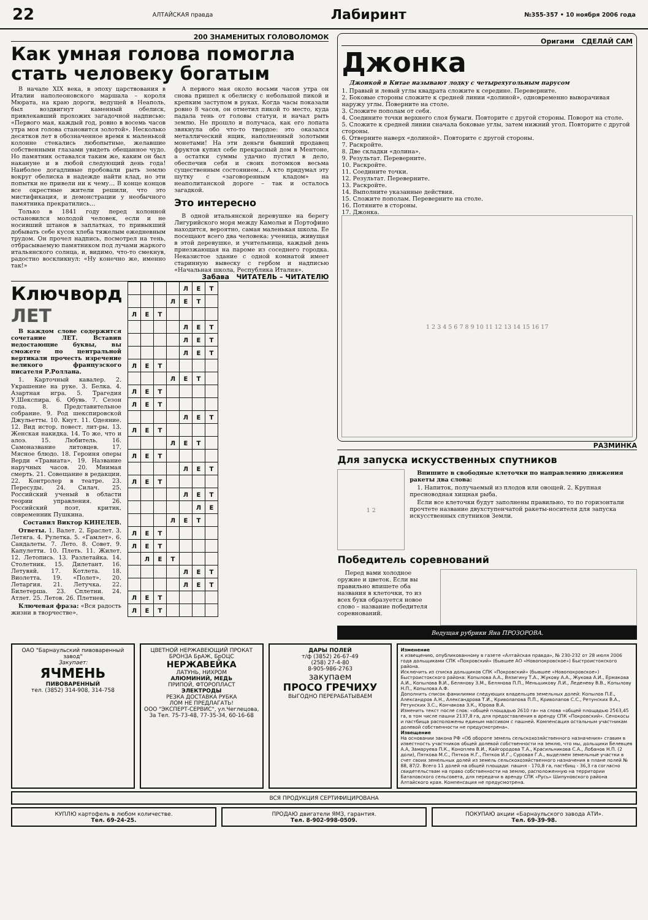22 АЛТАЙСКАЯ правда Лабиринт №355-357 • 10 ноября 2006 года
200 ЗНАМЕНИТЫХ ГОЛОВОЛОМОК
Как умная голова помогла стать человеку богатым
В начале XIX века, в эпоху царствования в Италии наполеоновского маршала – короля Мюрата, на краю дороги, ведущей в Неаполь, был воздвигнут каменный обелиск, привлекавший прохожих загадочной надписью: «Первого мая, каждый год, ровно в восемь часов утра моя голова становится золотой». Несколько десятков лет в обозначенное время к маленькой колонне стекались любопытные, желавшие собственными глазами увидеть обещанное чудо. Но памятник оставался таким же, каким он был накануне и в любой следующий день года! Наиболее догадливые пробовали рыть землю вокруг обелиска в надежде найти клад, но эти попытки не привели ни к чему… В конце концов все окрестные жители решили, что это мистификация, и демонстрации у необычного памятника прекратились…
Только в 1841 году перед колонной остановился молодой человек, если и не носивший штанов в заплатках, то привыкший добывать себе кусок хлеба тяжелым ежедневным трудом. Он прочел надпись, посмотрел на тень, отбрасываемую памятником под лучами жаркого итальянского солнца, и, видимо, что-то смекнув, радостно воскликнул: «Ну конечно же, именно так!»
А первого мая около восьми часов утра он снова пришел к обелиску с небольшой пикой и крепким заступом в руках. Когда часы показали ровно 8 часов, он отметил пикой то место, куда падала тень от головы статуи, и начал рыть землю. Не прошло и получаса, как его лопата звякнула обо что-то твердое: это оказался металлический ящик, наполненный золотыми монетами! На эти деньги бывший продавец фруктов купил себе прекрасный дом в Ментоне, а остатки суммы удачно пустил в дело, обеспечив себя и своих потомков весьма существенным состоянием… А кто придумал эту шутку с «заговоренным кладом» на неаполитанской дороге – так и осталось загадкой.
Это интересно
В одной итальянской деревушке на берегу Лигурийского моря между Камольи и Портофино находится, вероятно, самая маленькая школа. Ее посещают всего два человека: ученица, живущая в этой деревушке, и учительница, каждый день приезжающая на пароме из соседнего городка. Неказистое здание с одной комнатой имеет старинную вывеску с гербом и надписью «Начальная школа, Республика Италия».
Забава ЧИТАТЕЛЬ – ЧИТАТЕЛЮ
Ключворд
ЛЕТ
В каждом слове содержится сочетание ЛЕТ. Вставив недостающие буквы, вы сможете по центральной вертикали прочесть изречение великого французского писателя Р.Роллана.
1. Карточный кавалер. 2. Украшение на руке. 3. Белка. 4. Азартная игра. 5. Трагедия У.Шекспира. 6. Обувь. 7. Сезон года. 8. Представительное собрание. 9. Род шекспировской Джульетты. 10. Кнут. 11. Одеяние. 12. Вид истор. повест. лит-ры. 13. Женская накидка. 14. То же, что и алоэ. 15. Любитель. 16. Самоназвание литовцев. 17. Мясное блюдо. 18. Героиня оперы Верди «Травиата». 19. Название наручных часов. 20. Мнимая смерть. 21. Совещание в редакции. 22. Контролер в театре. 23. Пересуды. 24. Силач. 25. Российский ученый в области теории управления. 26. Российский поэт, критик, современник Пушкина.
Составил Виктор КИНЕЛЕВ.
Ответы. 1. Валет. 2. Браслет. 3. Летяга. 4. Рулетка. 5. «Гамлет». 6. Сандалеты. 7. Лето. 8. Совет. 9. Капулетти. 10. Плеть. 11. Жилет. 12. Летопись. 13. Разлетайка. 14. Столетник. 15. Дилетант. 16. Летувяй. 17. Котлета. 18. Виолетта. 19. «Полет». 20. Летаргия. 21. Летучка. 22. Билетерша. 23. Сплетни. 24. Атлет. 25. Летов. 26. Плетнев.
Ключевая фраза: «Вся радость жизни в творчестве».
| | | | | Л | Е | Т |
| | | | Л | Е | Т | |
| Л | Е | Т | | | | |
| | | | | Л | Е | Т |
| | | | | Л | Е | Т |
| | | | | Л | Е | Т |
| Л | Е | Т | | | | |
| | | | Л | Е | Т | |
| Л | Е | Т | | | | |
| Л | Е | Т | | | | |
| | | | | Л | Е | Т |
| Л | Е | Т | | | | |
| | | | Л | Е | Т | |
| Л | Е | Т | | | | |
| | | | | Л | Е | Т |
| Л | Е | Т | | | | |
| | | | | Л | Е | Т |
| | | | | | Л | Е |
| | | | Л | Е | Т | |
| Л | Е | Т | | | | |
| Л | Е | Т | | | | |
| | Л | Е | Т | | | |
| | | | | Л | Е | Т |
| | | | | Л | Е | Т |
| Л | Е | Т | | | | |
| Л | Е | Т | | | | |
Оригами СДЕЛАЙ САМ
Джонка
Джонкой в Китае называют лодку с четырехугольным парусом
1. Правый и левый углы квадрата сложите к середине. Переверните.
2. Боковые стороны сложите к средней линии «долиной», одновременно выворачивая наружу углы. Поверните на столе.
3. Сложите пополам от себя.
4. Соедините точки верхнего слоя бумаги. Повторите с другой стороны. Поворот на столе.
5. Сложите к средней линии сначала боковые углы, затем нижний угол. Повторите с другой стороны.
6. Отверните наверх «долиной». Повторите с другой стороны.
7. Раскройте.
8. Две складки «долина».
9. Результат. Переверните.
10. Раскройте.
11. Соедините точки.
12. Результат. Переверните.
13. Раскройте.
14. Выполните указанные действия.
15. Сложите пополам. Переверните на столе.
16. Потяните в стороны.
17. Джонка.
1 2 3 4 5 6 7 8 9 10 11 12 13 14 15 16 17
РАЗМИНКА
Для запуска искусственных спутников
1 2
Впишите в свободные клеточки по направлению движения ракеты два слова:
1. Напиток, получаемый из плодов или овощей. 2. Крупная пресноводная хищная рыба.
Если все клеточки будут заполнены правильно, то по горизонтали прочтете название двухступенчатой ракеты-носителя для запуска искусственных спутников Земли.
Победитель соревнований
Перед вами холодное оружие и цветок. Если вы правильно впишете оба названия в клеточки, то из всех букв образуется новое слово – название победителя соревнований.
Ведущая рубрики Яна ПРОЗОРОВА.
ОАО "Барнаульский пивоваренный завод"
Закупает:
ЯЧМЕНЬ
ПИВОВАРЕННЫЙ
тел. (3852) 314-908, 314-758
ЦВЕТНОЙ НЕРЖАВЕЮЩИЙ ПРОКАТ
БРОНЗА БрАЖ, БрОЦС
НЕРЖАВЕЙКА
ЛАТУНЬ, НИХРОМ
АЛЮМИНИЙ, МЕДЬ
ПРИПОЙ, ФТОРОПЛАСТ
ЭЛЕКТРОДЫ
РЕЗКА ДОСТАВКА РУБКА
ЛОМ НЕ ПРЕДЛАГАТЬ!
ООО "ЭКСПЕРТ-СЕРВИС", ул.Чеглецова, 3а Тел. 75-73-48, 77-35-34, 60-16-68
ДАРЫ ПОЛЕЙ
т/ф (3852) 26-67-49
(258) 27-4-80
8-905-986-2763
закупаем
ПРОСО ГРЕЧИХУ
ВЫГОДНО ПЕРЕРАБАТЫВАЕМ
Изменение
к извещению, опубликованному в газете «Алтайская правда», № 230-232 от 28 июля 2006 года дольщиками СПК «Покровский» (бывшее АО «Новопокровское») Быстроистокского района.
Исключить из списка дольщиков СПК «Покровский» (бывшее «Новопокровское») Быстроистокского района: Копылова А.А., Вязигину Т.А., Жукову А.А., Жукова А.И., Ермакова А.И., Копылова В.И., Белянову З.М., Белянова П.П., Меньшикову Л.И., Леденеву В.В., Копылову Н.П., Копылова А.Ф.
Дополнить список фамилиями следующих владельцев земельных долей: Копылов П.Е., Александров А.Н., Александрова Т.И., Криволапова П.П., Криволапов С.С., Ретунских В.А., Ретунских З.С., Кончакова З.К., Юрова В.А.
Изменить текст после слов: «общей площадью 2610 га» на слова «общей площадью 2563,45 га, в том числе пашни 2137,8 га, для предоставления в аренду СПК «Покровский». Сенокосы и пастбища расположены единым массивом с пашней. Компенсация остальным участникам долевой собственности не предусмотрена».
Извещение
На основании закона РФ «Об обороте земель сельскохозяйственного назначения» ставим в известность участников общей долевой собственности на землю, что мы, дольщики Белевцев А.А, Замаруева П.К., Коноплев В.И., Кайгородова Т.А., Красильникова С.А., Лобанов Н.П. (2 доли), Пяткова М.С., Пятков Н.Г., Пятков И.Г., Суровая Г.А., выделяем земельные участки в счет своих земельных долей из земель сельскохозяйственного назначения в плане полей № 88, 87/2. Всего 11 долей на общей площади: пашня - 170,8 га, пастбищ - 36,3 га согласно свидетельствам на право собственности на землю, расположенную на территории Баталовского сельсовета, для передачи в аренду СПК «Русь» Шипуновского района Алтайского края. Компенсация не предусмотрена.
ВСЯ ПРОДУКЦИЯ СЕРТИФИЦИРОВАНА
КУПЛЮ картофель в любом количестве.
Тел. 69-24-25.
ПРОДАЮ двигатели ЯМЗ, гарантия.
Тел. 8-902-998-0509.
ПОКУПАЮ акции «Барнаульского завода АТИ».
Тел. 69-39-98.